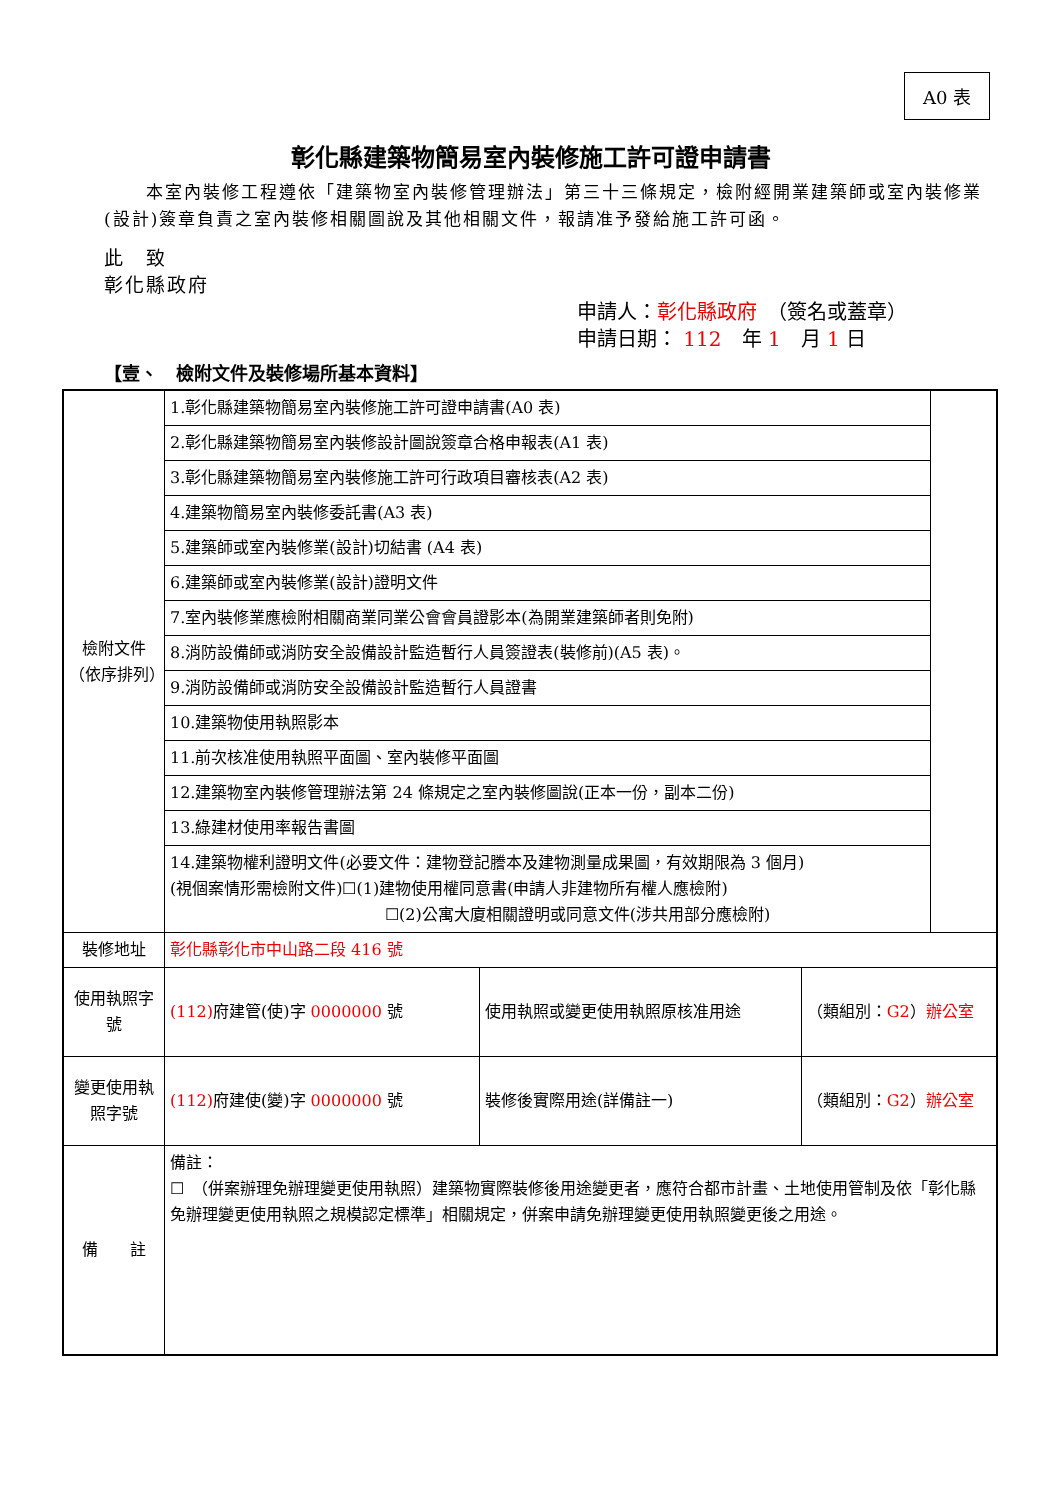A0 表
彰化縣建築物簡易室內裝修施工許可證申請書
本室內裝修工程遵依「建築物室內裝修管理辦法」第三十三條規定，檢附經開業建築師或室內裝修業(設計)簽章負責之室內裝修相關圖說及其他相關文件，報請准予發給施工許可函。
此　致
彰化縣政府
申請人：彰化縣政府　（簽名或蓋章）
申請日期： 112　年 1　月 1 日
【壹、　檢附文件及裝修場所基本資料】
| 檢附文件（依序排列） | 1.彰化縣建築物簡易室內裝修施工許可證申請書(A0 表) | | | |
| | 2.彰化縣建築物簡易室內裝修設計圖說簽章合格申報表(A1 表) | | | |
| | 3.彰化縣建築物簡易室內裝修施工許可行政項目審核表(A2 表) | | | |
| | 4.建築物簡易室內裝修委託書(A3 表) | | | |
| | 5.建築師或室內裝修業(設計)切結書 (A4 表) | | | |
| | 6.建築師或室內裝修業(設計)證明文件 | | | |
| | 7.室內裝修業應檢附相關商業同業公會會員證影本(為開業建築師者則免附) | | | |
| | 8.消防設備師或消防安全設備設計監造暫行人員簽證表(裝修前)(A5 表)。 | | | |
| | 9.消防設備師或消防安全設備設計監造暫行人員證書 | | | |
| | 10.建築物使用執照影本 | | | |
| | 11.前次核准使用執照平面圖、室內裝修平面圖 | | | |
| | 12.建築物室內裝修管理辦法第 24 條規定之室內裝修圖說(正本一份，副本二份) | | | |
| | 13.綠建材使用率報告書圖 | | | |
| | 14.建築物權利證明文件(必要文件：建物登記謄本及建物測量成果圖，有效期限為 3 個月) (視個案情形需檢附文件)☐(1)建物使用權同意書(申請人非建物所有權人應檢附) ☐(2)公寓大廈相關證明或同意文件(涉共用部分應檢附) | | | |
| 裝修地址 | 彰化縣彰化市中山路二段 416 號 | | | |
| 使用執照字號 | (112) 府建管(使)字 0000000 號 | 使用執照或變更使用執照原核准用途 | （類組別： G2 ） 辦公室 | |
| 變更使用執照字號 | (112) 府建使(變)字 0000000 號 | 裝修後實際用途(詳備註一) | （類組別： G2 ） 辦公室 | |
| 備 註 | 備註： ☐ （併案辦理免辦理變更使用執照）建築物實際裝修後用途變更者，應符合都市計畫、土地使用管制及依「彰化縣免辦理變更使用執照之規模認定標準」相關規定，併案申請免辦理變更使用執照變更後之用途。 | | | |